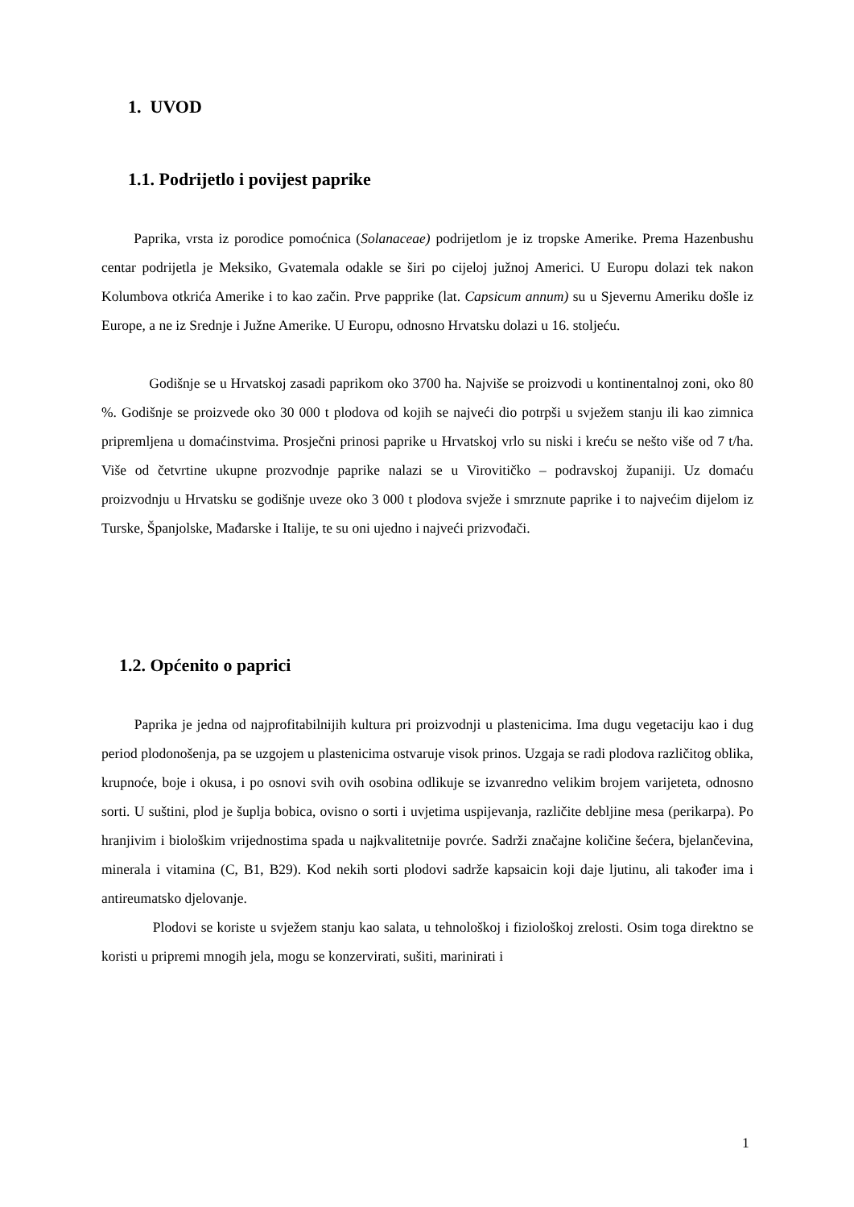1. UVOD
1.1. Podrijetlo i povijest paprike
Paprika, vrsta iz porodice pomoćnica (Solanaceae) podrijetlom je iz tropske Amerike. Prema Hazenbushu centar podrijetla je Meksiko, Gvatemala odakle se širi po cijeloj južnoj Americi. U Europu dolazi tek nakon Kolumbova otkrića Amerike i to kao začin. Prve papprike (lat. Capsicum annum) su u Sjevernu Ameriku došle iz Europe, a ne iz Srednje i Južne Amerike. U Europu, odnosno Hrvatsku dolazi u 16. stoljeću.
Godišnje se u Hrvatskoj zasadi paprikom oko 3700 ha. Najviše se proizvodi u kontinentalnoj zoni, oko 80 %. Godišnje se proizvede oko 30 000 t plodova od kojih se najveći dio potrpši u svježem stanju ili kao zimnica pripremljena u domaćinstvima. Prosječni prinosi paprike u Hrvatskoj vrlo su niski i kreću se nešto više od 7 t/ha. Više od četvrtine ukupne prozvodnje paprike nalazi se u Virovitičko – podravskoj županiji. Uz domaću proizvodnju u Hrvatsku se godišnje uveze oko 3 000 t plodova svježe i smrznute paprike i to najvećim dijelom iz Turske, Španjolske, Mađarske i Italije, te su oni ujedno i najveći prizvođači.
1.2. Općenito o paprici
Paprika je jedna od najprofitabilnijih kultura pri proizvodnji u plastenicima. Ima dugu vegetaciju kao i dug period plodonošenja, pa se uzgojem u plastenicima ostvaruje visok prinos. Uzgaja se radi plodova različitog oblika, krupnoće, boje i okusa, i po osnovi svih ovih osobina odlikuje se izvanredno velikim brojem varijeteta, odnosno sorti. U suštini, plod je šuplja bobica, ovisno o sorti i uvjetima uspijevanja, različite debljine mesa (perikarpa). Po hranjivim i biološkim vrijednostima spada u najkvalitetnije povrće. Sadrži značajne količine šećera, bjelančevina, minerala i vitamina (C, B1, B29). Kod nekih sorti plodovi sadrže kapsaicin koji daje ljutinu, ali također ima i antireumatsko djelovanje.
Plodovi se koriste u svježem stanju kao salata, u tehnološkoj i fiziološkoj zrelosti. Osim toga direktno se koristi u pripremi mnogih jela, mogu se konzervirati, sušiti, marinirati i
1